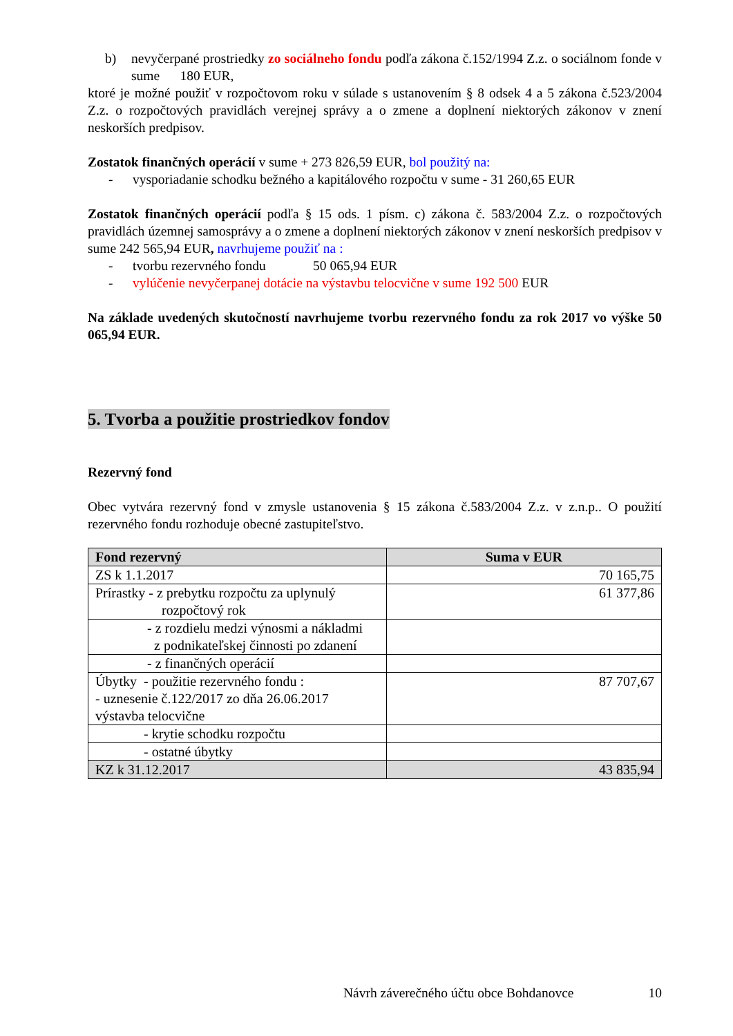b) nevyčerpané prostriedky zo sociálneho fondu podľa zákona č.152/1994 Z.z. o sociálnom fonde v sume 180 EUR,
ktoré je možné použiť v rozpočtovom roku v súlade s ustanovením § 8 odsek 4 a 5 zákona č.523/2004 Z.z. o rozpočtových pravidlách verejnej správy a o zmene a doplnení niektorých zákonov v znení neskorších predpisov.
Zostatok finančných operácií v sume + 273 826,59 EUR, bol použitý na:
- vysporiadanie schodku bežného a kapitálového rozpočtu v sume - 31 260,65 EUR
Zostatok finančných operácií podľa § 15 ods. 1 písm. c) zákona č. 583/2004 Z.z. o rozpočtových pravidlách územnej samosprávy a o zmene a doplnení niektorých zákonov v znení neskorších predpisov v sume 242 565,94 EUR, navrhujeme použiť na :
- tvorbu rezervného fondu 50 065,94 EUR
- vylúčenie nevyčerpanej dotácie na výstavbu telocvične v sume 192 500 EUR
Na základe uvedených skutočností navrhujeme tvorbu rezervného fondu za rok 2017 vo výške 50 065,94 EUR.
5. Tvorba a použitie prostriedkov fondov
Rezervný fond
Obec vytvára rezervný fond v zmysle ustanovenia § 15 zákona č.583/2004 Z.z. v z.n.p.. O použití rezervného fondu rozhoduje obecné zastupiteľstvo.
| Fond rezervný | Suma v EUR |
| --- | --- |
| ZS k 1.1.2017 | 70 165,75 |
| Prírastky - z prebytku rozpočtu za uplynulý rozpočtový rok | 61 377,86 |
| - z rozdielu medzi výnosmi a nákladmi z podnikateľskej činnosti po zdanení | |
| - z finančných operácií | |
| Úbytky - použitie rezervného fondu : - uznesenie č.122/2017 zo dňa 26.06.2017 výstavba telocvične | 87 707,67 |
| - krytie schodku rozpočtu | |
| - ostatné úbytky | |
| KZ k 31.12.2017 | 43 835,94 |
Návrh záverečného účtu obce Bohdanovce 10